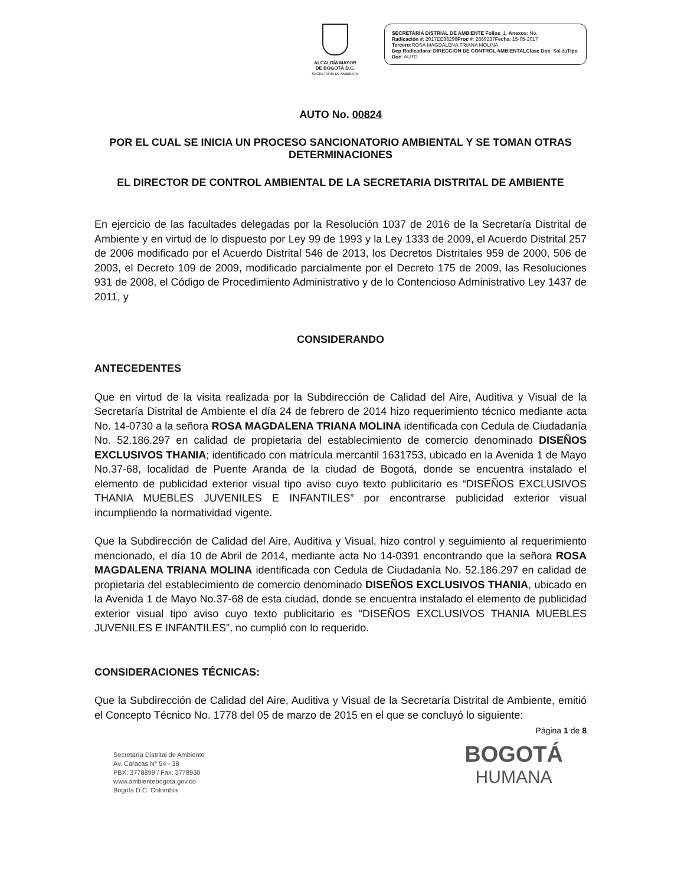ALCALDÍA MAYOR
DE BOGOTÁ D.C.
SECRETARÍA DE AMBIENTE
SECRETARÍA DISTRIAL DE AMBIENTE Folios: 1. Anexos: No.
Radicación #: 2017EE88296Proc #: 2869237Fecha: 15-05-2017
Tercero: ROSA MAGDALENA TRIANA MOLINA
Dep Radicadora: DIRECCION DE CONTROL AMBIENTALClase Doc: SalidaTipo Doc: AUTO
AUTO No. 00824
POR EL CUAL SE INICIA UN PROCESO SANCIONATORIO AMBIENTAL Y SE TOMAN OTRAS DETERMINACIONES
EL DIRECTOR DE CONTROL AMBIENTAL DE LA SECRETARIA DISTRITAL DE AMBIENTE
En ejercicio de las facultades delegadas por la Resolución 1037 de 2016 de la Secretaría Distrital de Ambiente y en virtud de lo dispuesto por Ley 99 de 1993 y la Ley 1333 de 2009, el Acuerdo Distrital 257 de 2006 modificado por el Acuerdo Distrital 546 de 2013, los Decretos Distritales 959 de 2000, 506 de 2003, el Decreto 109 de 2009, modificado parcialmente por el Decreto 175 de 2009, las Resoluciones 931 de 2008, el Código de Procedimiento Administrativo y de lo Contencioso Administrativo Ley 1437 de 2011, y
CONSIDERANDO
ANTECEDENTES
Que en virtud de la visita realizada por la Subdirección de Calidad del Aire, Auditiva y Visual de la Secretaría Distrital de Ambiente el día 24 de febrero de 2014 hizo requerimiento técnico mediante acta No. 14-0730 a la señora ROSA MAGDALENA TRIANA MOLINA identificada con Cedula de Ciudadanía No. 52.186.297 en calidad de propietaria del establecimiento de comercio denominado DISEÑOS EXCLUSIVOS THANIA; identificado con matrícula mercantil 1631753, ubicado en la Avenida 1 de Mayo No.37-68, localidad de Puente Aranda de la ciudad de Bogotá, donde se encuentra instalado el elemento de publicidad exterior visual tipo aviso cuyo texto publicitario es “DISEÑOS EXCLUSIVOS THANIA MUEBLES JUVENILES E INFANTILES” por encontrarse publicidad exterior visual incumpliendo la normatividad vigente.
Que la Subdirección de Calidad del Aire, Auditiva y Visual, hizo control y seguimiento al requerimiento mencionado, el día 10 de Abril de 2014, mediante acta No 14-0391 encontrando que la señora ROSA MAGDALENA TRIANA MOLINA identificada con Cedula de Ciudadanía No. 52.186.297 en calidad de propietaria del establecimiento de comercio denominado DISEÑOS EXCLUSIVOS THANIA, ubicado en la Avenida 1 de Mayo No.37-68 de esta ciudad, donde se encuentra instalado el elemento de publicidad exterior visual tipo aviso cuyo texto publicitario es “DISEÑOS EXCLUSIVOS THANIA MUEBLES JUVENILES E INFANTILES”, no cumplió con lo requerido.
CONSIDERACIONES TÉCNICAS:
Que la Subdirección de Calidad del Aire, Auditiva y Visual de la Secretaría Distrital de Ambiente, emitió el Concepto Técnico No. 1778 del 05 de marzo de 2015 en el que se concluyó lo siguiente:
Página 1 de 8
Secretaría Distrital de Ambiente
Av. Caracas N° 54 - 38
PBX: 3778899 / Fax: 3778930
www.ambientebogota.gov.co
Bogotá D.C. Colombia
BOGOTÁ
HUMANA